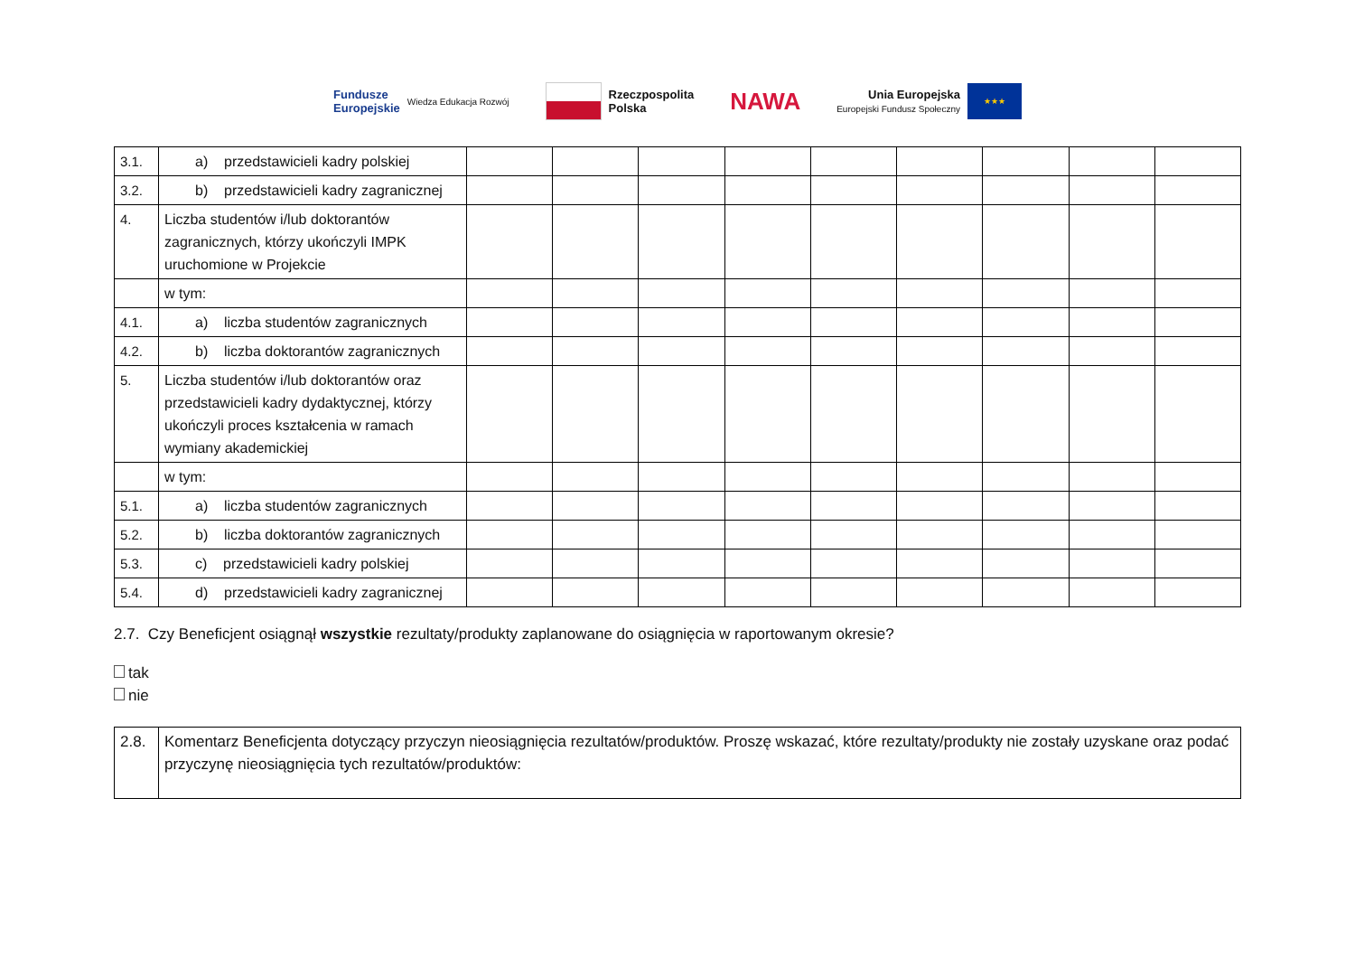Fundusze
Europejskie Wiedza Edukacja Rozwój
Rzeczpospolita
Polska
NAWA
Unia Europejska
Europejski Fundusz Społeczny
★★★
| 3.1. | a) przedstawicieli kadry polskiej | | | | | | | | | |
| 3.2. | b) przedstawicieli kadry zagranicznej | | | | | | | | | |
| 4. | Liczba studentów i/lub doktorantów zagranicznych, którzy ukończyli IMPK uruchomione w Projekcie | | | | | | | | | |
| | w tym: | | | | | | | | | |
| 4.1. | a) liczba studentów zagranicznych | | | | | | | | | |
| 4.2. | b) liczba doktorantów zagranicznych | | | | | | | | | |
| 5. | Liczba studentów i/lub doktorantów oraz przedstawicieli kadry dydaktycznej, którzy ukończyli proces kształcenia w ramach wymiany akademickiej | | | | | | | | | |
| | w tym: | | | | | | | | | |
| 5.1. | a) liczba studentów zagranicznych | | | | | | | | | |
| 5.2. | b) liczba doktorantów zagranicznych | | | | | | | | | |
| 5.3. | c) przedstawicieli kadry polskiej | | | | | | | | | |
| 5.4. | d) przedstawicieli kadry zagranicznej | | | | | | | | | |
2.7. Czy Beneficjent osiągnął wszystkie rezultaty/produkty zaplanowane do osiągnięcia w raportowanym okresie?
tak
nie
| 2.8. | Komentarz Beneficjenta dotyczący przyczyn nieosiągnięcia rezultatów/produktów. Proszę wskazać, które rezultaty/produkty nie zostały uzyskane oraz podać przyczynę nieosiągnięcia tych rezultatów/produktów: |